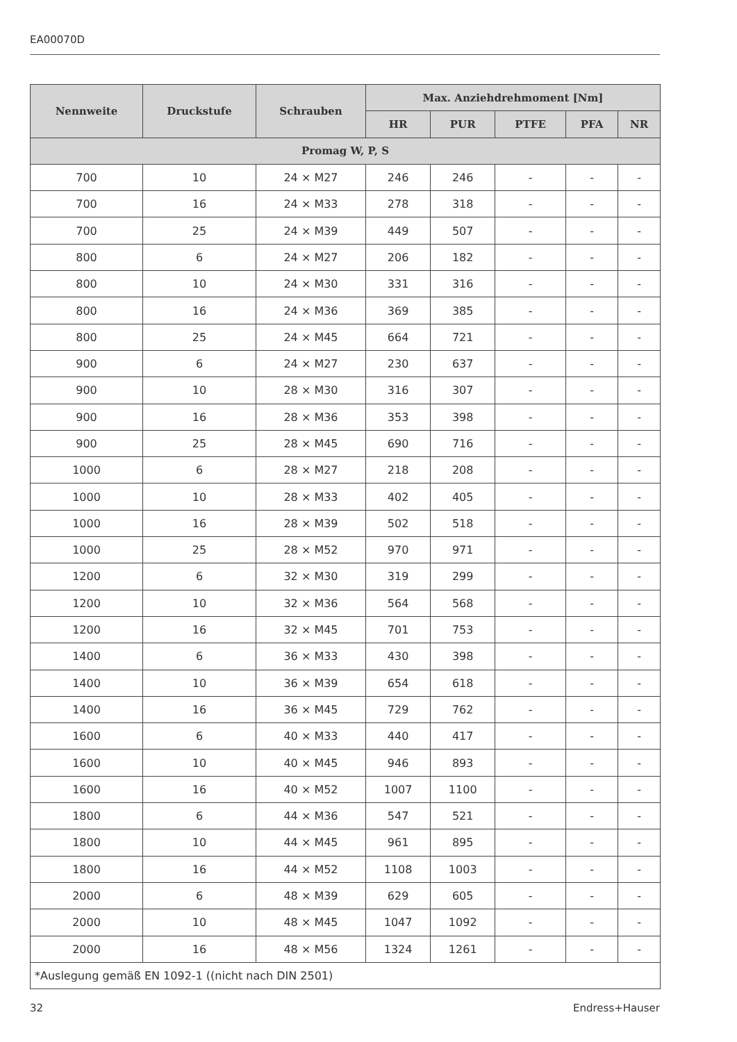EA00070D
| Nennweite | Druckstufe | Schrauben | Max. Anziehdrehmoment [Nm] | | | | |
| --- | --- | --- | --- | --- | --- | --- | --- |
| | | | HR | PUR | PTFE | PFA | NR |
| Promag W, P, S | | | | | | | |
| 700 | 10 | 24 × M27 | 246 | 246 | - | - | - |
| 700 | 16 | 24 × M33 | 278 | 318 | - | - | - |
| 700 | 25 | 24 × M39 | 449 | 507 | - | - | - |
| 800 | 6 | 24 × M27 | 206 | 182 | - | - | - |
| 800 | 10 | 24 × M30 | 331 | 316 | - | - | - |
| 800 | 16 | 24 × M36 | 369 | 385 | - | - | - |
| 800 | 25 | 24 × M45 | 664 | 721 | - | - | - |
| 900 | 6 | 24 × M27 | 230 | 637 | - | - | - |
| 900 | 10 | 28 × M30 | 316 | 307 | - | - | - |
| 900 | 16 | 28 × M36 | 353 | 398 | - | - | - |
| 900 | 25 | 28 × M45 | 690 | 716 | - | - | - |
| 1000 | 6 | 28 × M27 | 218 | 208 | - | - | - |
| 1000 | 10 | 28 × M33 | 402 | 405 | - | - | - |
| 1000 | 16 | 28 × M39 | 502 | 518 | - | - | - |
| 1000 | 25 | 28 × M52 | 970 | 971 | - | - | - |
| 1200 | 6 | 32 × M30 | 319 | 299 | - | - | - |
| 1200 | 10 | 32 × M36 | 564 | 568 | - | - | - |
| 1200 | 16 | 32 × M45 | 701 | 753 | - | - | - |
| 1400 | 6 | 36 × M33 | 430 | 398 | - | - | - |
| 1400 | 10 | 36 × M39 | 654 | 618 | - | - | - |
| 1400 | 16 | 36 × M45 | 729 | 762 | - | - | - |
| 1600 | 6 | 40 × M33 | 440 | 417 | - | - | - |
| 1600 | 10 | 40 × M45 | 946 | 893 | - | - | - |
| 1600 | 16 | 40 × M52 | 1007 | 1100 | - | - | - |
| 1800 | 6 | 44 × M36 | 547 | 521 | - | - | - |
| 1800 | 10 | 44 × M45 | 961 | 895 | - | - | - |
| 1800 | 16 | 44 × M52 | 1108 | 1003 | - | - | - |
| 2000 | 6 | 48 × M39 | 629 | 605 | - | - | - |
| 2000 | 10 | 48 × M45 | 1047 | 1092 | - | - | - |
| 2000 | 16 | 48 × M56 | 1324 | 1261 | - | - | - |
| *Auslegung gemäß EN 1092-1 ((nicht nach DIN 2501) | | | | | | | |
32 Endress+Hauser